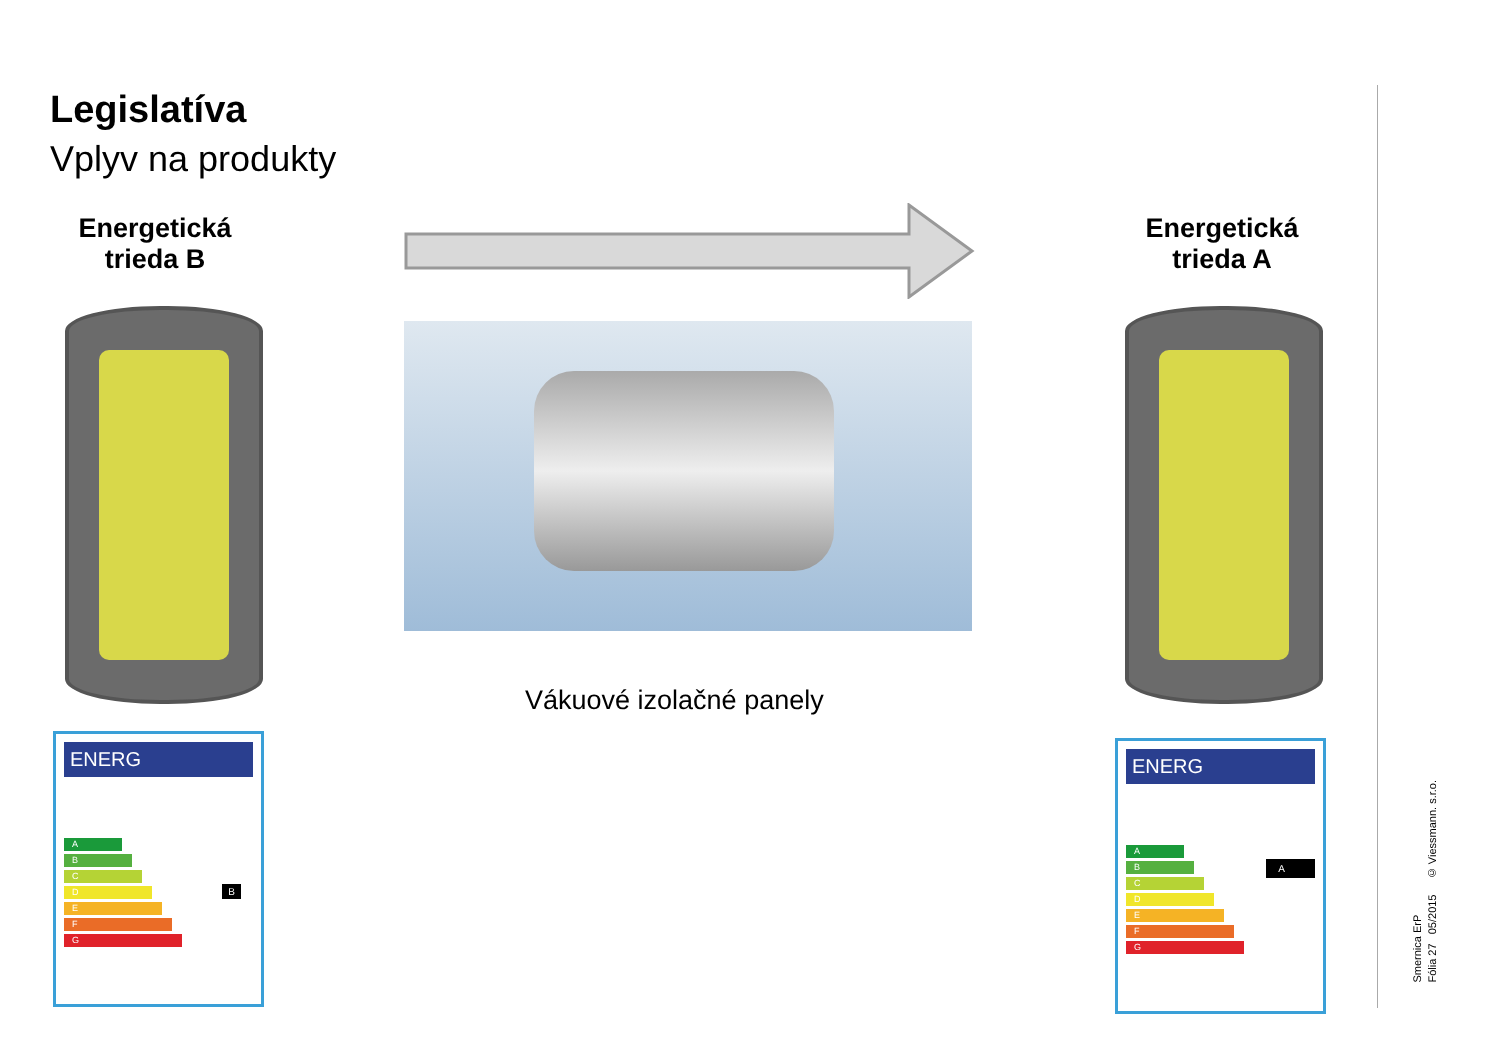Legislatíva
Vplyv na produkty
Energetická trieda B
Energetická trieda A
Vákuové izolačné panely
ENERG
A
B
C
D
E
F
G
B
ENERG
A
B
C
D
E
F
G
A
Smernica ErP
Fólia 27 05/2015 © Viessmann. s.r.o.